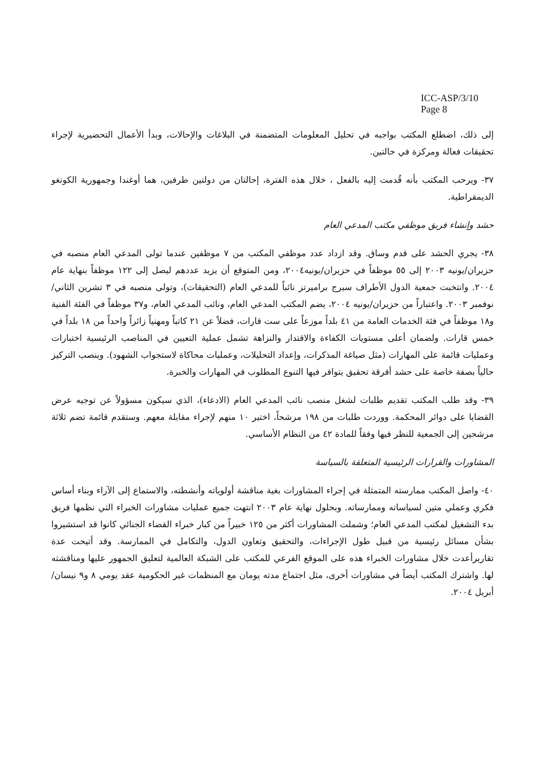ICC-ASP/3/10
Page 8
إلى ذلك، اضطلع المكتب بواجبه في تحليل المعلومات المتضمنة في البلاغات والإحالات، وبدأ الأعمال التحضيرية لإجراء تحقيقات فعالة ومركزة في حالتين.
٣٧- ويرحب المكتب بأنه قُدمت إليه بالفعل ، خلال هذه الفترة، إحالتان من دولتين طرفين، هما أوغندا وجمهورية الكونغو الديمقراطية.
حشد وإنشاء فريق موظفي مكتب المدعي العام
٣٨- يجري الحشد على قدم وساق. وقد ازداد عدد موظفي المكتب من ٧ موظفين عندما تولى المدعي العام منصبه في حزيران/يونيه ٢٠٠٣ إلى ٥٥ موظفاً في حزيران/يونيه٢٠٠٤، ومن المتوقع أن يزيد عددهم ليصل إلى ١٢٢ موظفاً بنهاية عام ٢٠٠٤. وانتخبت جمعية الدول الأطراف سيرج براميرتز نائباً للمدعي العام (التحقيقات)، وتولى منصبه في ٣ تشرين الثاني/نوفمبر ٢٠٠٣. واعتباراً من حزيران/يونيه ٢٠٠٤، يضم المكتب المدعي العام، ونائب المدعي العام، و٣٧ موظفاً في الفئة الفنية و١٨ موظفاً في فئة الخدمات العامة من ٤١ بلداً موزعاً على ست قارات، فضلاً عن ٢١ كاتباً ومهنياً زائراً واحداً من ١٨ بلداً في خمس قارات. ولضمان أعلى مستويات الكفاءة والاقتدار والنزاهة تشمل عملية التعيين في المناصب الرئيسية اختبارات وعمليات قائمة على المهارات (مثل صياغة المذكرات، وإعداد التحليلات، وعمليات محاكاة لاستجواب الشهود). وينصب التركيز حالياً بصفة خاصة على حشد أفرقة تحقيق يتوافر فيها التنوع المطلوب في المهارات والخبرة.
٣٩- وقد طلب المكتب تقديم طلبات لشغل منصب نائب المدعي العام (الادعاء)، الذي سيكون مسؤولاً عن توجيه عرض القضايا على دوائر المحكمة. ووردت طلبات من ١٩٨ مرشحاً، اختير ١٠ منهم لإجراء مقابلة معهم. وستقدم قائمة تضم ثلاثة مرشحين إلى الجمعية للنظر فيها وفقاً للمادة ٤٢ من النظام الأساسي.
المشاورات والقرارات الرئيسية المتعلقة بالسياسة
٤٠- واصل المكتب ممارسته المتمثلة في إجراء المشاورات بغية مناقشة أولوياته وأنشطته، والاستماع إلى الآراء وبناء أساس فكري وعملي متين لسياساته وممارساته. وبحلول نهاية عام ٢٠٠٣ انتهت جميع عمليات مشاورات الخبراء التي نظمها فريق بدء التشغيل لمكتب المدعي العام؛ وشملت المشاورات أكثر من ١٢٥ خبيراً من كبار خبراء القضاء الجنائي كانوا قد استشيروا بشأن مسائل رئيسية من قبيل طول الإجراءات، والتحقيق وتعاون الدول، والتكامل في الممارسة. وقد أتيحت عدة تقاريرأعدت خلال مشاورات الخبراء هذه على الموقع الفرعي للمكتب على الشبكة العالمية لتعليق الجمهور عليها ومناقشته لها. واشترك المكتب أيضاً في مشاورات أخرى، مثل اجتماع مدته يومان مع المنظمات غير الحكومية عقد يومي ٨ و٩ نيسان/أبريل ٢٠٠٤.